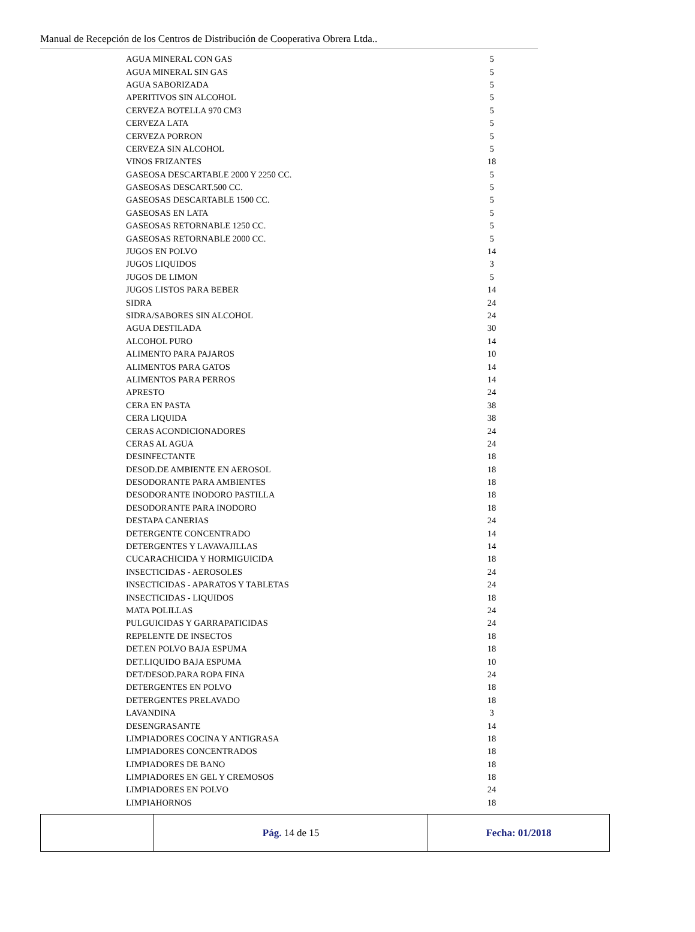Manual de Recepción de los Centros de Distribución de Cooperativa Obrera Ltda..
| AGUA MINERAL CON GAS | 5 |
| AGUA MINERAL SIN GAS | 5 |
| AGUA SABORIZADA | 5 |
| APERITIVOS SIN ALCOHOL | 5 |
| CERVEZA BOTELLA 970 CM3 | 5 |
| CERVEZA LATA | 5 |
| CERVEZA PORRON | 5 |
| CERVEZA SIN ALCOHOL | 5 |
| VINOS FRIZANTES | 18 |
| GASEOSA DESCARTABLE 2000 Y 2250 CC. | 5 |
| GASEOSAS DESCART.500 CC. | 5 |
| GASEOSAS DESCARTABLE 1500 CC. | 5 |
| GASEOSAS EN LATA | 5 |
| GASEOSAS RETORNABLE 1250 CC. | 5 |
| GASEOSAS RETORNABLE 2000 CC. | 5 |
| JUGOS EN POLVO | 14 |
| JUGOS LIQUIDOS | 3 |
| JUGOS DE LIMON | 5 |
| JUGOS LISTOS PARA BEBER | 14 |
| SIDRA | 24 |
| SIDRA/SABORES SIN ALCOHOL | 24 |
| AGUA DESTILADA | 30 |
| ALCOHOL PURO | 14 |
| ALIMENTO PARA PAJAROS | 10 |
| ALIMENTOS PARA GATOS | 14 |
| ALIMENTOS PARA PERROS | 14 |
| APRESTO | 24 |
| CERA EN PASTA | 38 |
| CERA LIQUIDA | 38 |
| CERAS ACONDICIONADORES | 24 |
| CERAS AL AGUA | 24 |
| DESINFECTANTE | 18 |
| DESOD.DE AMBIENTE EN AEROSOL | 18 |
| DESODORANTE PARA AMBIENTES | 18 |
| DESODORANTE INODORO PASTILLA | 18 |
| DESODORANTE PARA INODORO | 18 |
| DESTAPA CANERIAS | 24 |
| DETERGENTE CONCENTRADO | 14 |
| DETERGENTES Y LAVAVAJILLAS | 14 |
| CUCARACHICIDA Y HORMIGUICIDA | 18 |
| INSECTICIDAS - AEROSOLES | 24 |
| INSECTICIDAS - APARATOS Y TABLETAS | 24 |
| INSECTICIDAS - LIQUIDOS | 18 |
| MATA POLILLAS | 24 |
| PULGUICIDAS Y GARRAPATICIDAS | 24 |
| REPELENTE DE INSECTOS | 18 |
| DET.EN POLVO BAJA ESPUMA | 18 |
| DET.LIQUIDO BAJA ESPUMA | 10 |
| DET/DESOD.PARA ROPA FINA | 24 |
| DETERGENTES EN POLVO | 18 |
| DETERGENTES PRELAVADO | 18 |
| LAVANDINA | 3 |
| DESENGRASANTE | 14 |
| LIMPIADORES COCINA Y ANTIGRASA | 18 |
| LIMPIADORES CONCENTRADOS | 18 |
| LIMPIADORES DE BANO | 18 |
| LIMPIADORES EN GEL Y CREMOSOS | 18 |
| LIMPIADORES EN POLVO | 24 |
| LIMPIAHORNOS | 18 |
| | Pág. 14 de 15 | Fecha: 01/2018 |